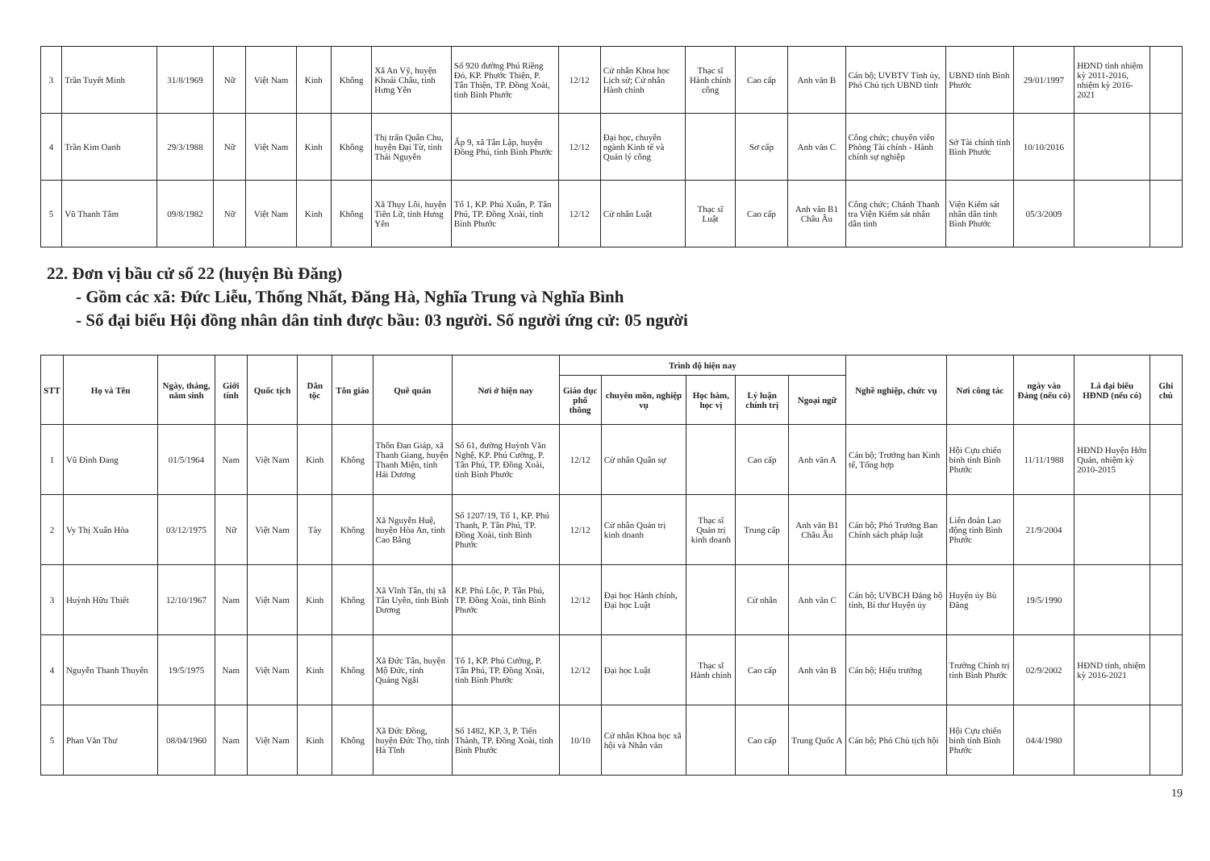| 3 | Trần Tuyết Minh | 31/8/1969 | Nữ | Việt Nam | Kinh | Không | Xã An Vỹ, huyện Khoái Châu, tỉnh Hưng Yên | Số 920 đường Phú Riềng Đỏ, KP. Phước Thiện, P. Tân Thiện, TP. Đồng Xoài, tỉnh Bình Phước | 12/12 | Cử nhân Khoa học Lịch sử; Cử nhân Hành chính | Thạc sĩ Hành chính công | Cao cấp | Anh văn B | Cán bộ; UVBTV Tỉnh ủy, Phó Chủ tịch UBND tỉnh | UBND tỉnh Bình Phước | 29/01/1997 | HĐND tỉnh nhiệm kỳ 2011-2016, nhiệm kỳ 2016-2021 | |
| 4 | Trần Kim Oanh | 29/3/1988 | Nữ | Việt Nam | Kinh | Không | Thị trấn Quân Chu, huyện Đại Từ, tỉnh Thái Nguyên | Ấp 9, xã Tân Lập, huyện Đồng Phú, tỉnh Bình Phước | 12/12 | Đại học, chuyên ngành Kinh tế và Quản lý công | | Sơ cấp | Anh văn C | Công chức; chuyên viên Phòng Tài chính - Hành chính sự nghiệp | Sở Tài chính tỉnh Bình Phước | 10/10/2016 | | |
| 5 | Vũ Thanh Tâm | 09/8/1982 | Nữ | Việt Nam | Kinh | Không | Xã Thụy Lôi, huyện Tiên Lữ, tỉnh Hưng Yên | Tổ 1, KP. Phú Xuân, P. Tân Phú, TP. Đồng Xoài, tỉnh Bình Phước | 12/12 | Cử nhân Luật | Thạc sĩ Luật | Cao cấp | Anh văn B1 Châu Âu | Công chức; Chánh Thanh tra Viện Kiểm sát nhân dân tỉnh | Viện Kiểm sát nhân dân tỉnh Bình Phước | 05/3/2009 | | |
22. Đơn vị bầu cử số 22 (huyện Bù Đăng)
- Gồm các xã: Đức Liễu, Thống Nhất, Đăng Hà, Nghĩa Trung và Nghĩa Bình
- Số đại biểu Hội đồng nhân dân tỉnh được bầu: 03 người. Số người ứng cử: 05 người
| STT | Họ và Tên | Ngày, tháng, năm sinh | Giới tính | Quốc tịch | Dân tộc | Tôn giáo | Quê quán | Nơi ở hiện nay | Trình độ hiện nay | | | | | Nghề nghiệp, chức vụ | Nơi công tác | ngày vào Đảng (nếu có) | Là đại biểu HĐND (nếu có) | Ghi chú |
| --- | --- | --- | --- | --- | --- | --- | --- | --- | --- | --- | --- | --- | --- | --- | --- | --- | --- | --- |
| | | | | | | | | | Giáo dục phổ thông | chuyên môn, nghiệp vụ | Học hàm, học vị | Lý luận chính trị | Ngoại ngữ | | | | | |
| 1 | Vũ Đình Đang | 01/5/1964 | Nam | Việt Nam | Kinh | Không | Thôn Đan Giáp, xã Thanh Giang, huyện Thanh Miện, tỉnh Hải Dương | Số 61, đường Huỳnh Văn Nghệ, KP. Phú Cường, P. Tân Phú, TP. Đồng Xoài, tỉnh Bình Phước | 12/12 | Cử nhân Quân sự | | Cao cấp | Anh văn A | Cán bộ; Trưởng ban Kinh tế, Tổng hợp | Hội Cựu chiến binh tỉnh Bình Phước | 11/11/1988 | HĐND Huyện Hớn Quản, nhiệm kỳ 2010-2015 | |
| 2 | Vy Thị Xuân Hòa | 03/12/1975 | Nữ | Việt Nam | Tày | Không | Xã Nguyễn Huệ, huyện Hòa An, tỉnh Cao Bằng | Số 1207/19, Tổ 1, KP. Phú Thanh, P. Tân Phú, TP. Đồng Xoài, tỉnh Bình Phước | 12/12 | Cử nhân Quản trị kinh doanh | Thạc sĩ Quản trị kinh doanh | Trung cấp | Anh văn B1 Châu Âu | Cán bộ; Phó Trưởng Ban Chính sách pháp luật | Liên đoàn Lao động tỉnh Bình Phước | 21/9/2004 | | |
| 3 | Huỳnh Hữu Thiết | 12/10/1967 | Nam | Việt Nam | Kinh | Không | Xã Vĩnh Tân, thị xã Tân Uyên, tỉnh Bình Dương | KP. Phú Lộc, P. Tân Phú, TP. Đồng Xoài, tỉnh Bình Phước | 12/12 | Đại học Hành chính, Đại học Luật | | Cử nhân | Anh văn C | Cán bộ; UVBCH Đảng bộ tỉnh, Bí thư Huyện ủy | Huyện ủy Bù Đăng | 19/5/1990 | | |
| 4 | Nguyễn Thanh Thuyên | 19/5/1975 | Nam | Việt Nam | Kinh | Không | Xã Đức Tân, huyện Mộ Đức, tỉnh Quảng Ngãi | Tổ 1, KP. Phú Cường, P. Tân Phú, TP. Đồng Xoài, tỉnh Bình Phước | 12/12 | Đại học Luật | Thạc sĩ Hành chính | Cao cấp | Anh văn B | Cán bộ; Hiệu trưởng | Trường Chính trị tỉnh Bình Phước | 02/9/2002 | HĐND tỉnh, nhiệm kỳ 2016-2021 | |
| 5 | Phan Văn Thư | 08/04/1960 | Nam | Việt Nam | Kinh | Không | Xã Đức Đồng, huyện Đức Thọ, tỉnh Hà Tĩnh | Số 1482, KP. 3, P. Tiến Thành, TP. Đồng Xoài, tỉnh Bình Phước | 10/10 | Cử nhân Khoa học xã hội và Nhân văn | | Cao cấp | Trung Quốc A | Cán bộ; Phó Chủ tịch hội | Hội Cựu chiến binh tỉnh Bình Phước | 04/4/1980 | | |
19